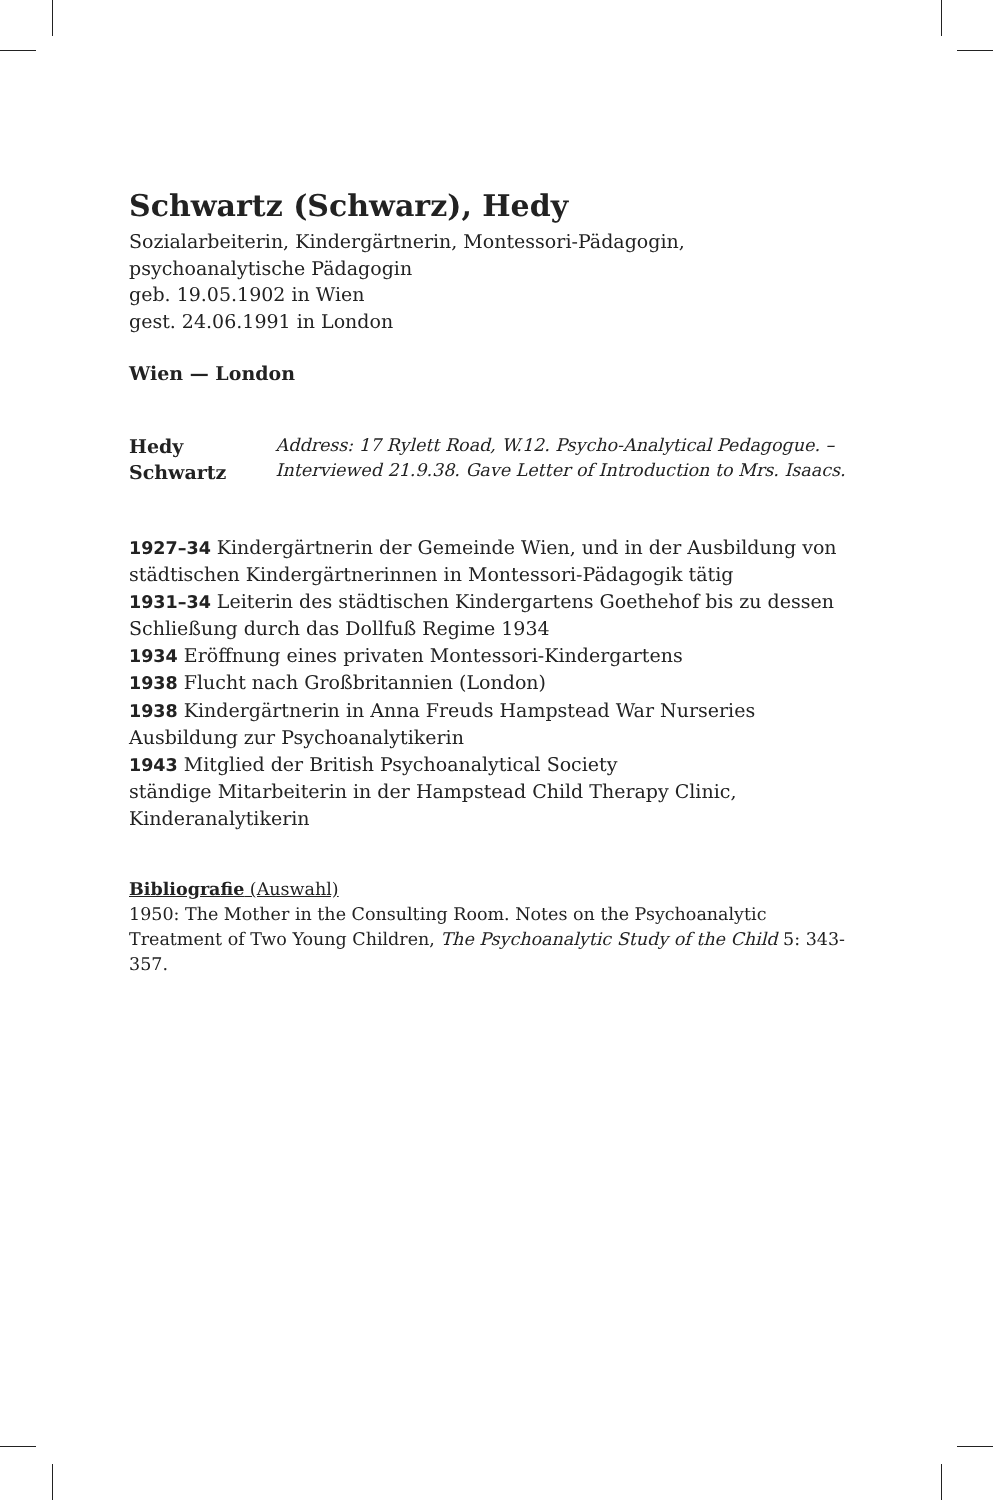Schwartz (Schwarz), Hedy
Sozialarbeiterin, Kindergärtnerin, Montessori-Pädagogin,
psychoanalytische Pädagogin
geb. 19.05.1902 in Wien
gest. 24.06.1991 in London
Wien — London
Hedy Schwartz
Address: 17 Rylett Road, W.12. Psycho-Analytical Pedagogue. – Interviewed 21.9.38. Gave Letter of Introduction to Mrs. Isaacs.
1927–34 Kindergärtnerin der Gemeinde Wien, und in der Ausbildung von städtischen Kindergärtnerinnen in Montessori-Pädagogik tätig
1931–34 Leiterin des städtischen Kindergartens Goethehof bis zu dessen Schließung durch das Dollfuß Regime 1934
1934 Eröffnung eines privaten Montessori-Kindergartens
1938 Flucht nach Großbritannien (London)
1938 Kindergärtnerin in Anna Freuds Hampstead War Nurseries
Ausbildung zur Psychoanalytikerin
1943 Mitglied der British Psychoanalytical Society
ständige Mitarbeiterin in der Hampstead Child Therapy Clinic, Kinderanalytikerin
Bibliografie (Auswahl)
1950: The Mother in the Consulting Room. Notes on the Psychoanalytic Treatment of Two Young Children, The Psychoanalytic Study of the Child 5: 343-357.